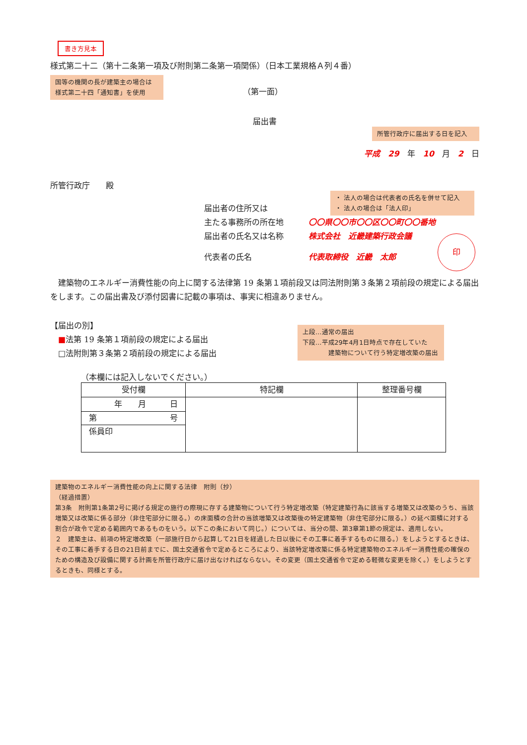書き方見本
様式第二十二（第十二条第一項及び附則第二条第一項関係）（日本工業規格Ａ列４番）
国等の機関の長が建築主の場合は
様式第二十四「通知書」を使用
（第一面）
届出書
所管行政庁に届出する日を記入
平成　29　年　10　月　2　日
所管行政庁　　殿
・ 法人の場合は代表者の氏名を併せて記入
・ 法人の場合は「法人印」
届出者の住所又は
主たる事務所の所在地 〇〇県〇〇市〇〇区〇〇町〇〇番地
届出者の氏名又は名称 株式会社　近畿建築行政会議
代表者の氏名 代表取締役　近畿　太郎 印
　建築物のエネルギー消費性能の向上に関する法律第 19 条第１項前段又は同法附則第３条第２項前段の規定による届出をします。この届出書及び添付図書に記載の事項は、事実に相違ありません。
【届出の別】
　■法第 19 条第１項前段の規定による届出
　□法附則第３条第２項前段の規定による届出
上段…通常の届出
下段…平成29年4月1日時点で存在していた
　　　　建築物について行う特定増改築の届出
（本欄には記入しないでください。）
| 受付欄 | 特記欄 | 整理番号欄 |
| 年 月 日 | | |
| 第 号 | | |
| 係員印 | | |
建築物のエネルギー消費性能の向上に関する法律　附則（抄）
（経過措置）
第3条　附則第1条第2号に掲げる規定の施行の際現に存する建築物について行う特定増改築（特定建築行為に該当する増築又は改築のうち、当該増築又は改築に係る部分（非住宅部分に限る。）の床面積の合計の当該増築又は改築後の特定建築物（非住宅部分に限る。）の延べ面積に対する割合が政令で定める範囲内であるものをいう。以下この条において同じ。）については、当分の間、第3章第1節の規定は、適用しない。
２　建築主は、前項の特定増改築（一部施行日から起算して21日を経過した日以後にその工事に着手するものに限る。）をしようとするときは、その工事に着手する日の21日前までに、国土交通省令で定めるところにより、当該特定増改築に係る特定建築物のエネルギー消費性能の確保のための構造及び設備に関する計画を所管行政庁に届け出なければならない。その変更（国土交通省令で定める軽微な変更を除く。）をしようとするときも、同様とする。